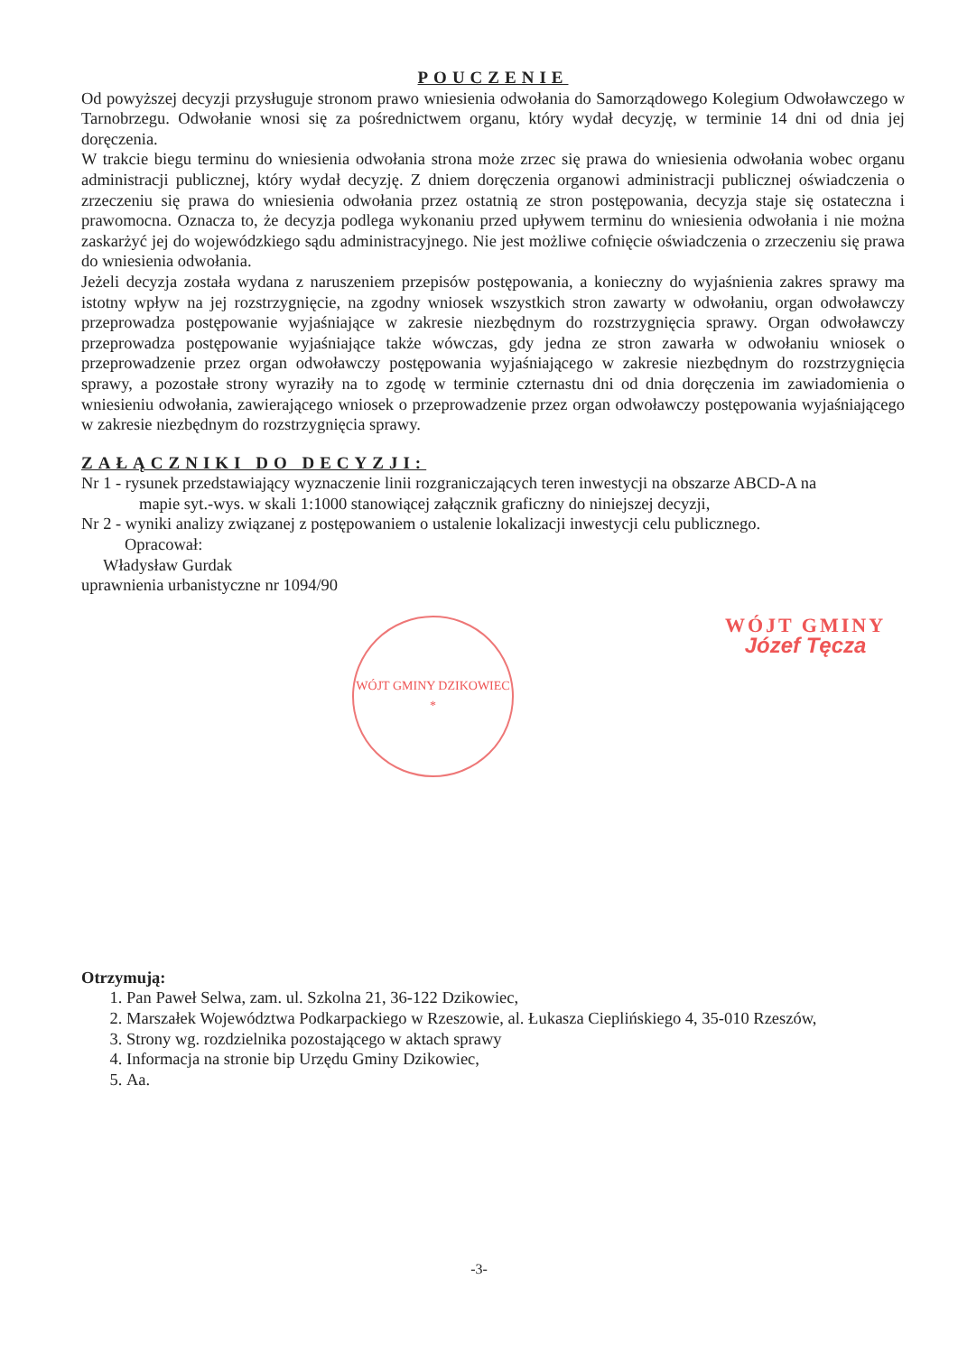POUCZENIE
Od powyższej decyzji przysługuje stronom prawo wniesienia odwołania do Samorządowego Kolegium Odwoławczego w Tarnobrzegu. Odwołanie wnosi się za pośrednictwem organu, który wydał decyzję, w terminie 14 dni od dnia jej doręczenia.
W trakcie biegu terminu do wniesienia odwołania strona może zrzec się prawa do wniesienia odwołania wobec organu administracji publicznej, który wydał decyzję. Z dniem doręczenia organowi administracji publicznej oświadczenia o zrzeczeniu się prawa do wniesienia odwołania przez ostatnią ze stron postępowania, decyzja staje się ostateczna i prawomocna. Oznacza to, że decyzja podlega wykonaniu przed upływem terminu do wniesienia odwołania i nie można zaskarżyć jej do wojewódzkiego sądu administracyjnego. Nie jest możliwe cofnięcie oświadczenia o zrzeczeniu się prawa do wniesienia odwołania.
Jeżeli decyzja została wydana z naruszeniem przepisów postępowania, a konieczny do wyjaśnienia zakres sprawy ma istotny wpływ na jej rozstrzygnięcie, na zgodny wniosek wszystkich stron zawarty w odwołaniu, organ odwoławczy przeprowadza postępowanie wyjaśniające w zakresie niezbędnym do rozstrzygnięcia sprawy. Organ odwoławczy przeprowadza postępowanie wyjaśniające także wówczas, gdy jedna ze stron zawarła w odwołaniu wniosek o przeprowadzenie przez organ odwoławczy postępowania wyjaśniającego w zakresie niezbędnym do rozstrzygnięcia sprawy, a pozostałe strony wyraziły na to zgodę w terminie czternastu dni od dnia doręczenia im zawiadomienia o wniesieniu odwołania, zawierającego wniosek o przeprowadzenie przez organ odwoławczy postępowania wyjaśniającego w zakresie niezbędnym do rozstrzygnięcia sprawy.
ZAŁĄCZNIKI DO DECYZJI:
Nr 1 - rysunek przedstawiający wyznaczenie linii rozgraniczających teren inwestycji na obszarze ABCD-A na
mapie syt.-wys. w skali 1:1000 stanowiącej załącznik graficzny do niniejszej decyzji,
Nr 2 - wyniki analizy związanej z postępowaniem o ustalenie lokalizacji inwestycji celu publicznego.
Opracował:
Władysław Gurdak
uprawnienia urbanistyczne nr 1094/90
WÓJT GMINY DZIKOWIEC
*
WÓJT GMINY
Józef Tęcza
Otrzymują:
1. Pan Paweł Selwa, zam. ul. Szkolna 21, 36-122 Dzikowiec,
2. Marszałek Województwa Podkarpackiego w Rzeszowie, al. Łukasza Cieplińskiego 4, 35-010 Rzeszów,
3. Strony wg. rozdzielnika pozostającego w aktach sprawy
4. Informacja na stronie bip Urzędu Gminy Dzikowiec,
5. Aa.
-3-